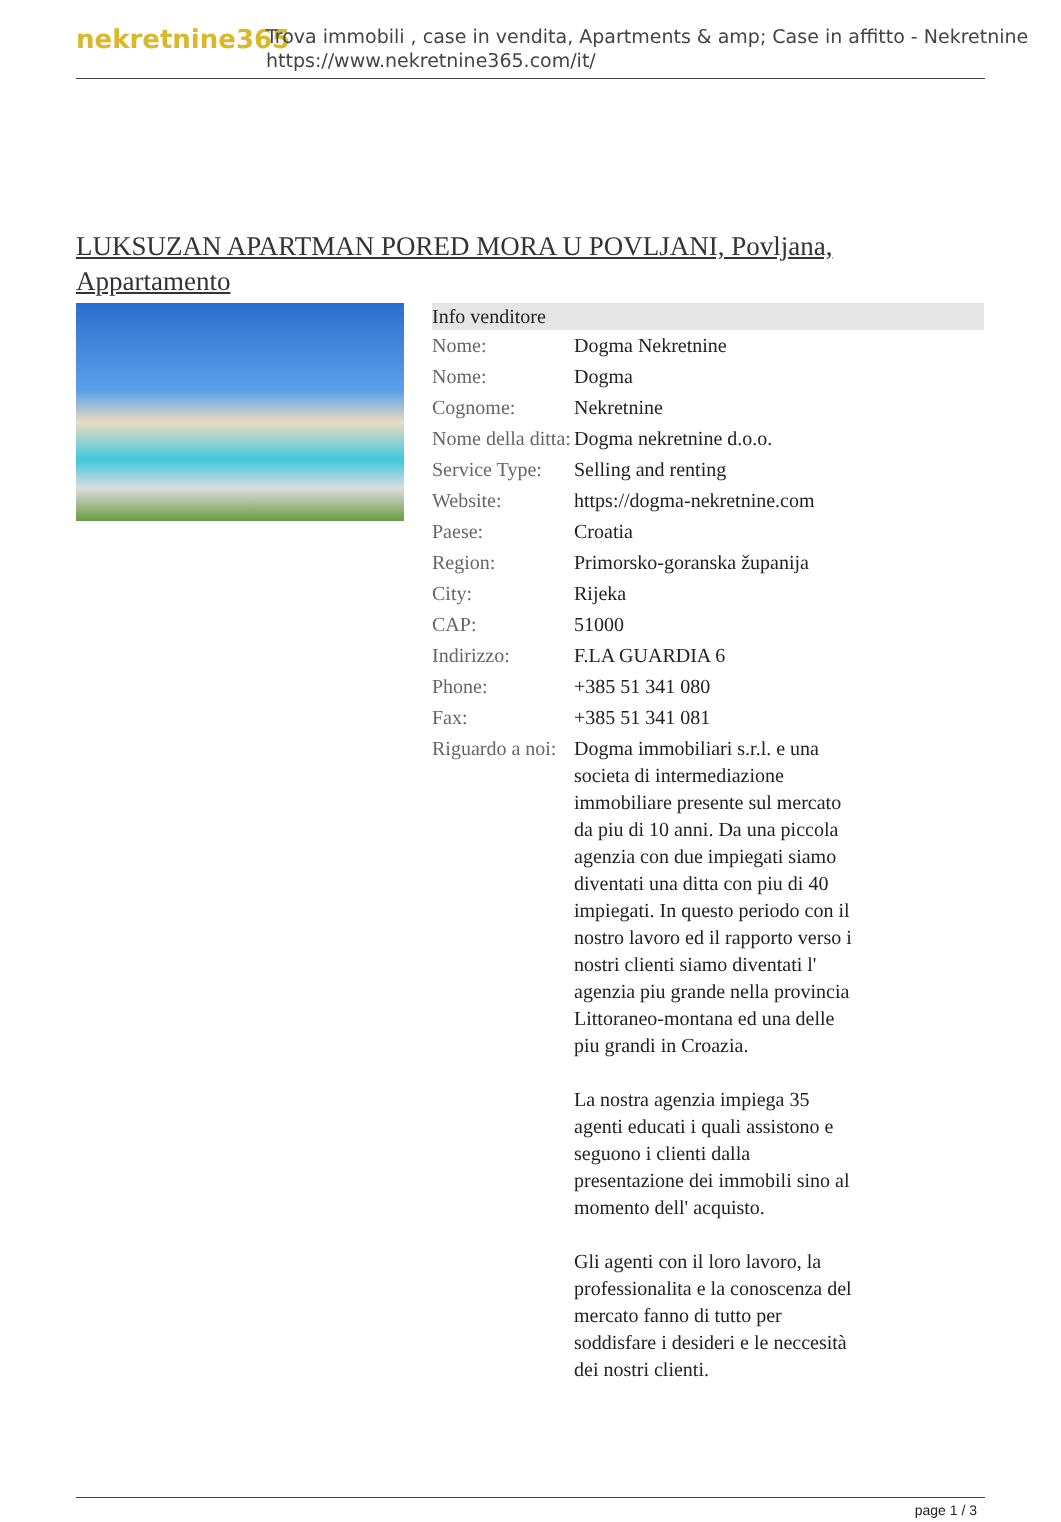nekretnine365
Trova immobili , case in vendita, Apartments & amp; Case in affitto - Nekretnine
https://www.nekretnine365.com/it/
LUKSUZAN APARTMAN PORED MORA U POVLJANI, Povljana, Appartamento
| Info venditore | |
| --- | --- |
| Nome: | Dogma Nekretnine |
| Nome: | Dogma |
| Cognome: | Nekretnine |
| Nome della ditta: | Dogma nekretnine d.o.o. |
| Service Type: | Selling and renting |
| Website: | https://dogma-nekretnine.com |
| Paese: | Croatia |
| Region: | Primorsko-goranska županija |
| City: | Rijeka |
| CAP: | 51000 |
| Indirizzo: | F.LA GUARDIA 6 |
| Phone: | +385 51 341 080 |
| Fax: | +385 51 341 081 |
| Riguardo a noi: | Dogma immobiliari s.r.l. e una societa di intermediazione immobiliare presente sul mercato da piu di 10 anni. Da una piccola agenzia con due impiegati siamo diventati una ditta con piu di 40 impiegati. In questo periodo con il nostro lavoro ed il rapporto verso i nostri clienti siamo diventati l' agenzia piu grande nella provincia Littoraneo-montana ed una delle piu grandi in Croazia. La nostra agenzia impiega 35 agenti educati i quali assistono e seguono i clienti dalla presentazione dei immobili sino al momento dell' acquisto. Gli agenti con il loro lavoro, la professionalita e la conoscenza del mercato fanno di tutto per soddisfare i desideri e le neccesità dei nostri clienti. |
page 1 / 3